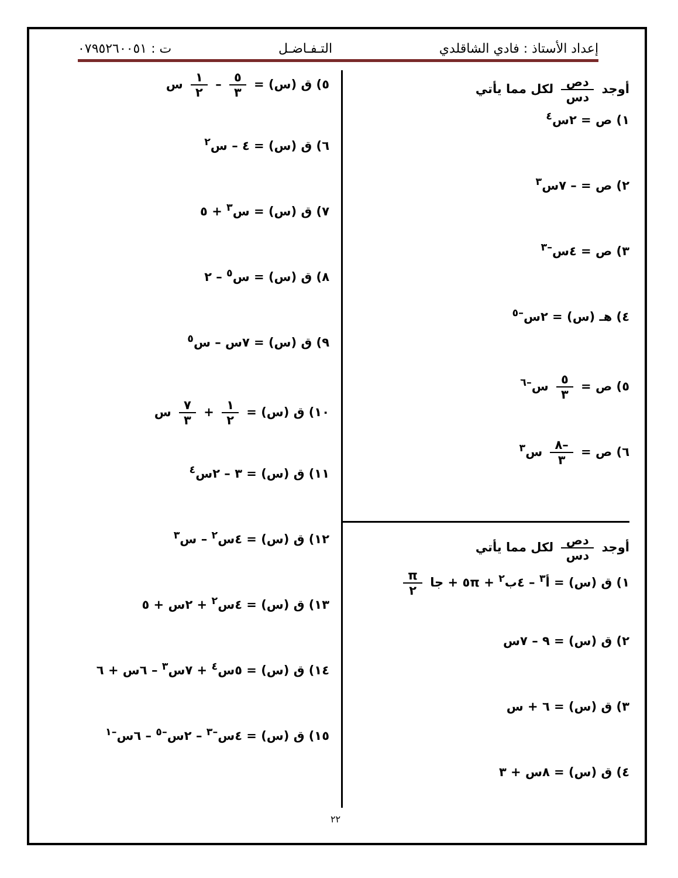إعداد الأستاذ : فادي الشاقلدي التـفـاضـل ت : ٠٧٩٥٢٦٠٠٥١
أوجد دص دس لكل مما يأتي
١) ص = ٢س<sup>٤</sup>
٢) ص = – ٧س<sup>٣</sup>
٣) ص = ٤س<sup>–٣</sup>
٤) هـ (س) = ٢س<sup>–٥</sup>
٥) ص = ٥ ٣ س<sup>–٦</sup>
٦) ص = –٨ ٣ س<sup>٣</sup>
أوجد دص دس لكل مما يأتي
١) ق (س) = أ<sup>٣</sup> – ٤ب<sup>٢</sup> + ٥π + جا π ٢
٢) ق (س) = ٩ – ٧س
٣) ق (س) = ٦ + س
٤) ق (س) = ٨س + ٣
٥) ق (س) = ٥ ٣ – ١ ٢ س
٦) ق (س) = ٤ – س<sup>٢</sup>
٧) ق (س) = س<sup>٣</sup> + ٥
٨) ق (س) = س<sup>٥</sup> – ٢
٩) ق (س) = ٧س – س<sup>٥</sup>
١٠) ق (س) = ١ ٢ + ٧ ٣ س
١١) ق (س) = ٣ – ٢س<sup>٤</sup>
١٢) ق (س) = ٤س<sup>٢</sup> – س<sup>٣</sup>
١٣) ق (س) = ٤س<sup>٢</sup> + ٢س + ٥
١٤) ق (س) = ٥س<sup>٤</sup> + ٧س<sup>٣</sup> – ٦س + ٦
١٥) ق (س) = ٤س<sup>–٣</sup> – ٢س<sup>–٥</sup> – ٦س<sup>–١</sup>
٢٢